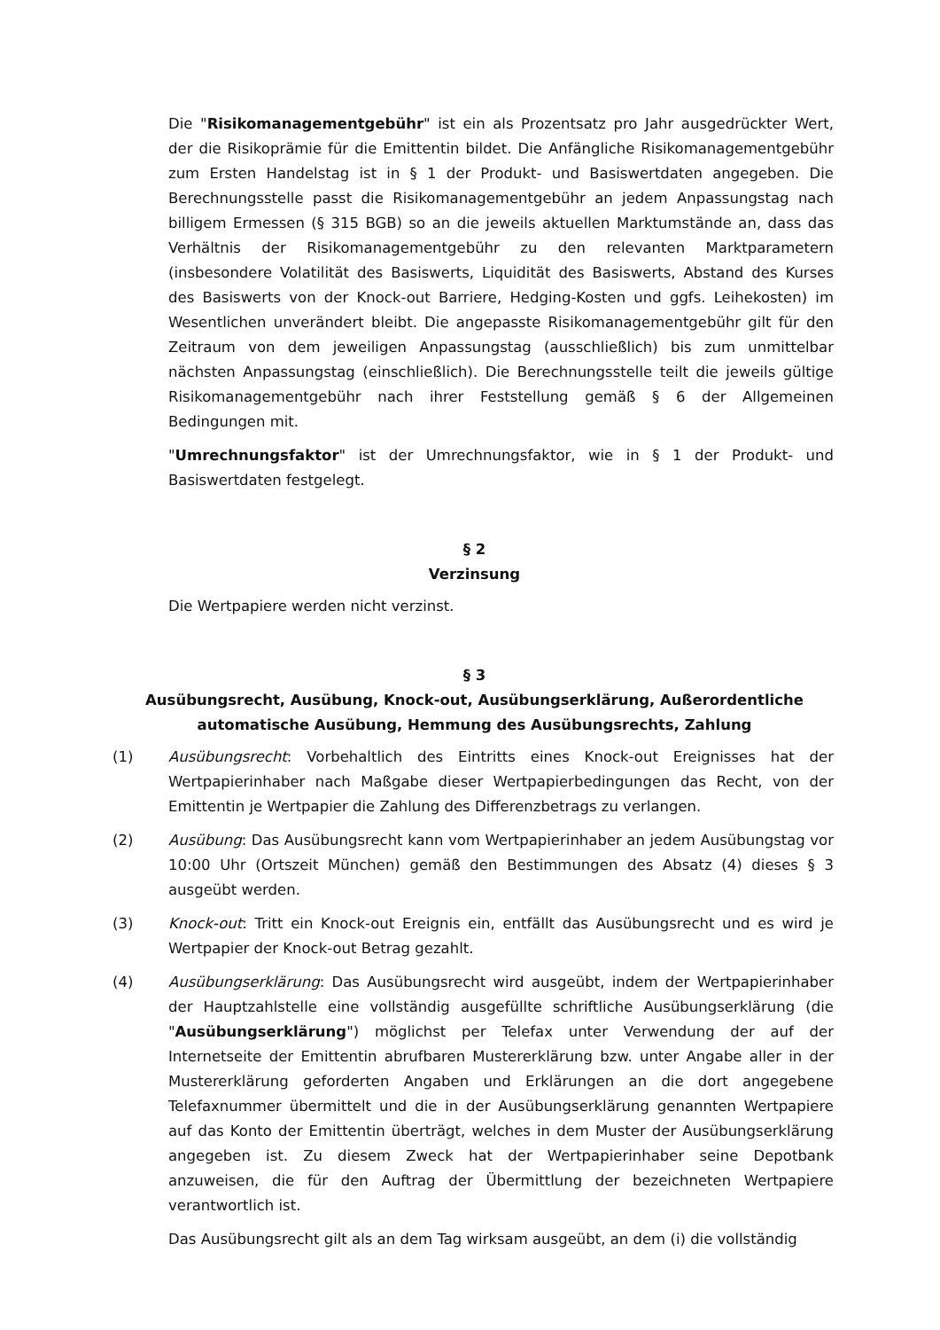Die "Risikomanagementgebühr" ist ein als Prozentsatz pro Jahr ausgedrückter Wert, der die Risikoprämie für die Emittentin bildet. Die Anfängliche Risikomanagementgebühr zum Ersten Handelstag ist in § 1 der Produkt- und Basiswertdaten angegeben. Die Berechnungsstelle passt die Risikomanagementgebühr an jedem Anpassungstag nach billigem Ermessen (§ 315 BGB) so an die jeweils aktuellen Marktumstände an, dass das Verhältnis der Risikomanagementgebühr zu den relevanten Marktparametern (insbesondere Volatilität des Basiswerts, Liquidität des Basiswerts, Abstand des Kurses des Basiswerts von der Knock-out Barriere, Hedging-Kosten und ggfs. Leihekosten) im Wesentlichen unverändert bleibt. Die angepasste Risikomanagementgebühr gilt für den Zeitraum von dem jeweiligen Anpassungstag (ausschließlich) bis zum unmittelbar nächsten Anpassungstag (einschließlich). Die Berechnungsstelle teilt die jeweils gültige Risikomanagementgebühr nach ihrer Feststellung gemäß § 6 der Allgemeinen Bedingungen mit.
"Umrechnungsfaktor" ist der Umrechnungsfaktor, wie in § 1 der Produkt- und Basiswertdaten festgelegt.
§ 2
Verzinsung
Die Wertpapiere werden nicht verzinst.
§ 3
Ausübungsrecht, Ausübung, Knock-out, Ausübungserklärung, Außerordentliche automatische Ausübung, Hemmung des Ausübungsrechts, Zahlung
(1) Ausübungsrecht: Vorbehaltlich des Eintritts eines Knock-out Ereignisses hat der Wertpapierinhaber nach Maßgabe dieser Wertpapierbedingungen das Recht, von der Emittentin je Wertpapier die Zahlung des Differenzbetrags zu verlangen.
(2) Ausübung: Das Ausübungsrecht kann vom Wertpapierinhaber an jedem Ausübungstag vor 10:00 Uhr (Ortszeit München) gemäß den Bestimmungen des Absatz (4) dieses § 3 ausgeübt werden.
(3) Knock-out: Tritt ein Knock-out Ereignis ein, entfällt das Ausübungsrecht und es wird je Wertpapier der Knock-out Betrag gezahlt.
(4) Ausübungserklärung: Das Ausübungsrecht wird ausgeübt, indem der Wertpapierinhaber der Hauptzahlstelle eine vollständig ausgefüllte schriftliche Ausübungserklärung (die "Ausübungserklärung") möglichst per Telefax unter Verwendung der auf der Internetseite der Emittentin abrufbaren Mustererklärung bzw. unter Angabe aller in der Mustererklärung geforderten Angaben und Erklärungen an die dort angegebene Telefaxnummer übermittelt und die in der Ausübungserklärung genannten Wertpapiere auf das Konto der Emittentin überträgt, welches in dem Muster der Ausübungserklärung angegeben ist. Zu diesem Zweck hat der Wertpapierinhaber seine Depotbank anzuweisen, die für den Auftrag der Übermittlung der bezeichneten Wertpapiere verantwortlich ist.
Das Ausübungsrecht gilt als an dem Tag wirksam ausgeübt, an dem (i) die vollständig